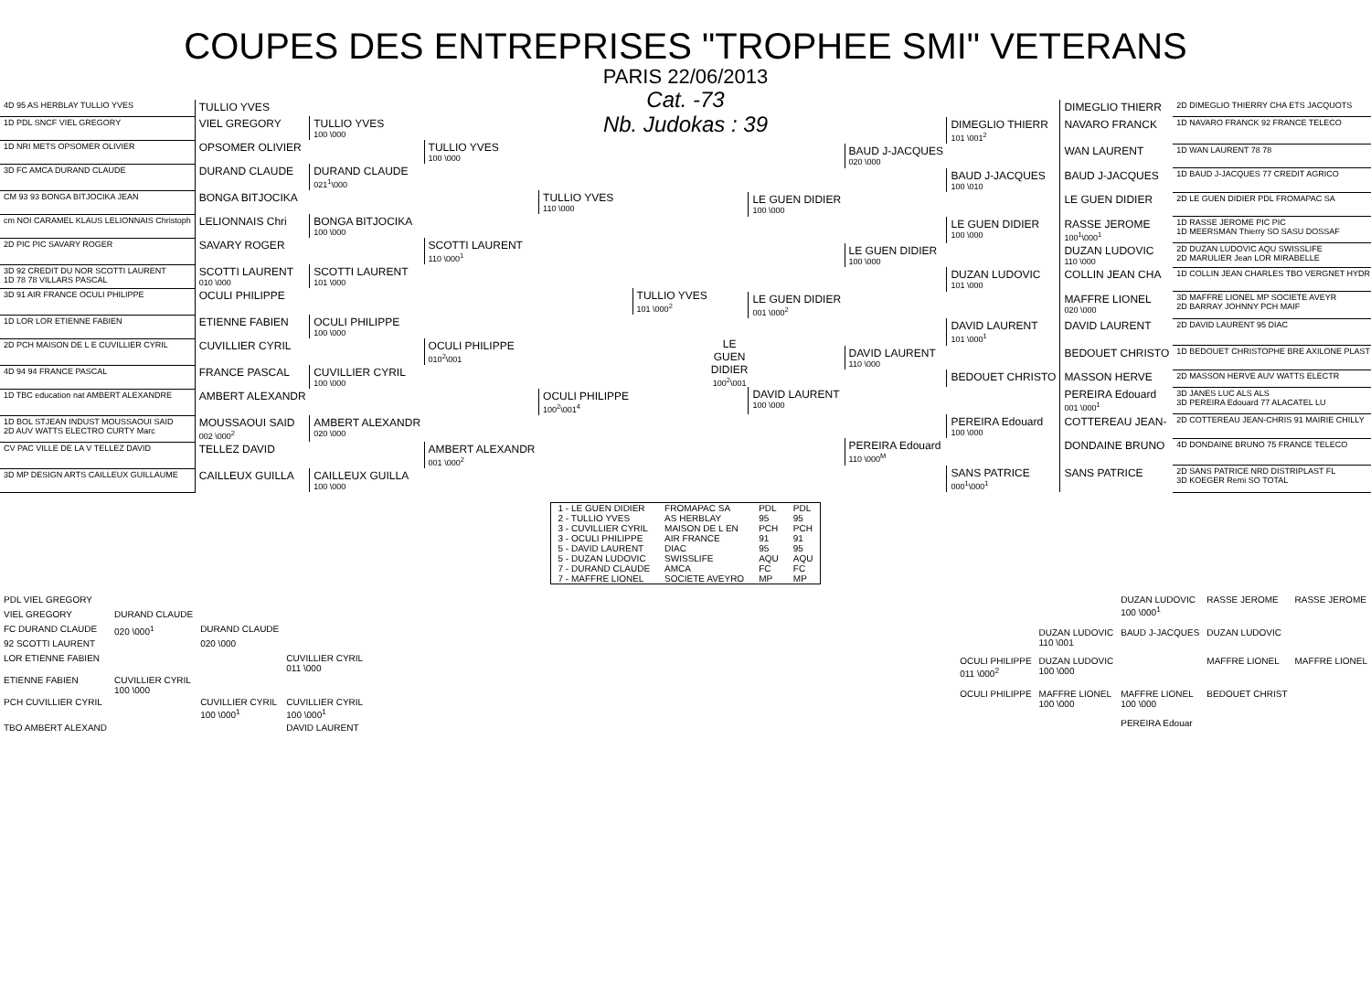COUPES DES ENTREPRISES "TROPHEE SMI" VETERANS
PARIS 22/06/2013
Cat. -73
Nb. Judokas : 39
| 4D 95 AS HERBLAY TULLIO YVES | TULLIO YVES | | | | |
| 1D PDL SNCF VIEL GREGORY | VIEL GREGORY | TULLIO YVES 100 \000 | | | |
| 1D NRI METS OPSOMER OLIVIER | OPSOMER OLIVIER | | TULLIO YVES 100 \000 | | |
| 3D FC AMCA DURAND CLAUDE | DURAND CLAUDE | DURAND CLAUDE 021<sup>1</sup>\000 | | | |
| CM 93 93 BONGA BITJOCIKA JEAN | BONGA BITJOCIKA | | | TULLIO YVES 110 \000 | |
| cm NOI CARAMEL KLAUS LELIONNAIS Christoph | LELIONNAIS Chri | BONGA BITJOCIKA 100 \000 | | | |
| 2D PIC PIC SAVARY ROGER | SAVARY ROGER | | SCOTTI LAURENT 110 \000<sup>1</sup> | | |
| 3D 92 CREDIT DU NOR SCOTTI LAURENT 1D 78 78 VILLARS PASCAL | SCOTTI LAURENT 010 \000 | SCOTTI LAURENT 101 \000 | | | |
| 3D 91 AIR FRANCE OCULI PHILIPPE | OCULI PHILIPPE | | | | TULLIO YVES 101 \000<sup>2</sup> |
| 1D LOR LOR ETIENNE FABIEN | ETIENNE FABIEN | OCULI PHILIPPE 100 \000 | | | |
| 2D PCH MAISON DE L E CUVILLIER CYRIL | CUVILLIER CYRIL | | OCULI PHILIPPE 010<sup>2</sup>\001 | | |
| 4D 94 94 FRANCE PASCAL | FRANCE PASCAL | CUVILLIER CYRIL 100 \000 | | | |
| 1D TBC education nat AMBERT ALEXANDRE | AMBERT ALEXANDR | | | OCULI PHILIPPE 100<sup>2</sup>\001<sup>4</sup> | |
| 1D BOL STJEAN INDUST MOUSSAOUI SAID 2D AUV WATTS ELECTRO CURTY Marc | MOUSSAOUI SAID 002 \000<sup>2</sup> | AMBERT ALEXANDR 020 \000 | | | |
| CV PAC VILLE DE LA V TELLEZ DAVID | TELLEZ DAVID | | AMBERT ALEXANDR 001 \000<sup>2</sup> | | |
| 3D MP DESIGN ARTS CAILLEUX GUILLAUME | CAILLEUX GUILLA | CAILLEUX GUILLA 100 \000 | | | |
LE GUEN DIDIER
100<sup>2</sup>\001
| | | | DIMEGLIO THIERR | 2D DIMEGLIO THIERRY CHA ETS JACQUOTS |
| | | DIMEGLIO THIERR 101 \001<sup>2</sup> | NAVARO FRANCK | 1D NAVARO FRANCK 92 FRANCE TELECO |
| | BAUD J-JACQUES 020 \000 | | WAN LAURENT | 1D WAN LAURENT 78 78 |
| | | BAUD J-JACQUES 100 \010 | BAUD J-JACQUES | 1D BAUD J-JACQUES 77 CREDIT AGRICO |
| LE GUEN DIDIER 100 \000 | | | LE GUEN DIDIER | 2D LE GUEN DIDIER PDL FROMAPAC SA |
| | | LE GUEN DIDIER 100 \000 | RASSE JEROME 100<sup>1</sup>\000<sup>1</sup> | 1D RASSE JEROME PIC PIC 1D MEERSMAN Thierry SO SASU DOSSAF |
| | LE GUEN DIDIER 100 \000 | | DUZAN LUDOVIC 110 \000 | 2D DUZAN LUDOVIC AQU SWISSLIFE 2D MARULIER Jean LOR MIRABELLE |
| | | DUZAN LUDOVIC 101 \000 | COLLIN JEAN CHA | 1D COLLIN JEAN CHARLES TBO VERGNET HYDR |
| LE GUEN DIDIER 001 \000<sup>2</sup> | | | MAFFRE LIONEL 020 \000 | 3D MAFFRE LIONEL MP SOCIETE AVEYR 2D BARRAY JOHNNY PCH MAIF |
| | | DAVID LAURENT 101 \000<sup>1</sup> | DAVID LAURENT | 2D DAVID LAURENT 95 DIAC |
| | DAVID LAURENT 110 \000 | | BEDOUET CHRISTO | 1D BEDOUET CHRISTOPHE BRE AXILONE PLAST |
| | | BEDOUET CHRISTO | MASSON HERVE | 2D MASSON HERVE AUV WATTS ELECTR |
| DAVID LAURENT 100 \000 | | | PEREIRA Edouard 001 \000<sup>1</sup> | 3D JANES LUC ALS ALS 3D PEREIRA Edouard 77 ALACATEL LU |
| | | PEREIRA Edouard 100 \000 | COTTEREAU JEAN- | 2D COTTEREAU JEAN-CHRIS 91 MAIRIE CHILLY |
| | PEREIRA Edouard 110 \000<sup>M</sup> | | DONDAINE BRUNO | 4D DONDAINE BRUNO 75 FRANCE TELECO |
| | | SANS PATRICE 000<sup>1</sup>\000<sup>1</sup> | SANS PATRICE | 2D SANS PATRICE NRD DISTRIPLAST FL 3D KOEGER Remi SO TOTAL |
| 1 - LE GUEN DIDIER | FROMAPAC SA | PDL | PDL |
| 2 - TULLIO YVES | AS HERBLAY | 95 | 95 |
| 3 - CUVILLIER CYRIL | MAISON DE L EN | PCH | PCH |
| 3 - OCULI PHILIPPE | AIR FRANCE | 91 | 91 |
| 5 - DAVID LAURENT | DIAC | 95 | 95 |
| 5 - DUZAN LUDOVIC | SWISSLIFE | AQU | AQU |
| 7 - DURAND CLAUDE | AMCA | FC | FC |
| 7 - MAFFRE LIONEL | SOCIETE AVEYRO | MP | MP |
| PDL VIEL GREGORY | | | |
| VIEL GREGORY | DURAND CLAUDE | | |
| FC DURAND CLAUDE | 020 \000<sup>1</sup> | DURAND CLAUDE | |
| 92 SCOTTI LAURENT | | 020 \000 | |
| LOR ETIENNE FABIEN | | | CUVILLIER CYRIL 011 \000 |
| ETIENNE FABIEN | CUVILLIER CYRIL 100 \000 | | |
| PCH CUVILLIER CYRIL | | CUVILLIER CYRIL 100 \000<sup>1</sup> | CUVILLIER CYRIL 100 \000<sup>1</sup> |
| TBO AMBERT ALEXAND | | | DAVID LAURENT |
| | | DUZAN LUDOVIC 100 \000<sup>1</sup> | RASSE JEROME | RASSE JEROME |
| | DUZAN LUDOVIC 110 \001 | BAUD J-JACQUES | DUZAN LUDOVIC | |
| OCULI PHILIPPE 011 \000<sup>2</sup> | DUZAN LUDOVIC 100 \000 | | MAFFRE LIONEL | MAFFRE LIONEL |
| OCULI PHILIPPE | MAFFRE LIONEL 100 \000 | MAFFRE LIONEL 100 \000 | BEDOUET CHRIST | |
| | | PEREIRA Edouar | | |